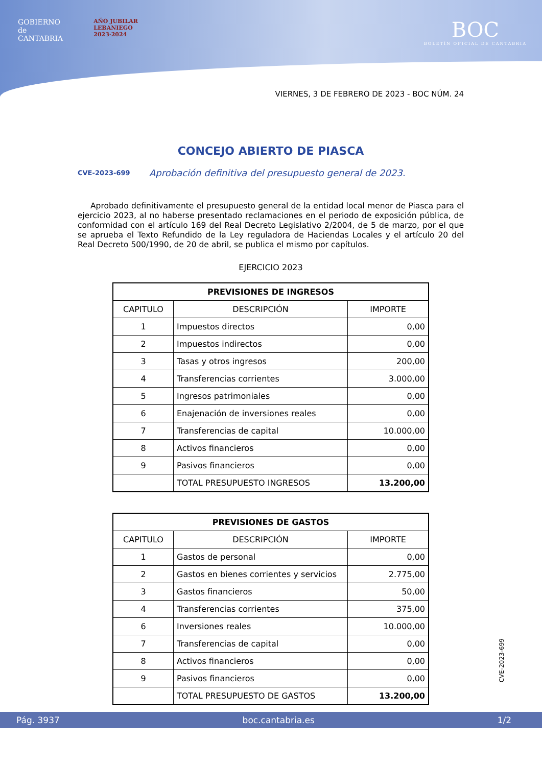GOBIERNO
de
CANTABRIA
AÑO JUBILAR
LEBANIEGO
2023·2024
BOC
BOLETÍN OFICIAL DE CANTABRIA
VIERNES, 3 DE FEBRERO DE 2023 - BOC NÚM. 24
CONCEJO ABIERTO DE PIASCA
CVE-2023-699 Aprobación definitiva del presupuesto general de 2023.
Aprobado definitivamente el presupuesto general de la entidad local menor de Piasca para el ejercicio 2023, al no haberse presentado reclamaciones en el periodo de exposición pública, de conformidad con el artículo 169 del Real Decreto Legislativo 2/2004, de 5 de marzo, por el que se aprueba el Texto Refundido de la Ley reguladora de Haciendas Locales y el artículo 20 del Real Decreto 500/1990, de 20 de abril, se publica el mismo por capítulos.
EJERCICIO 2023
| PREVISIONES DE INGRESOS | | |
| --- | --- | --- |
| CAPITULO | DESCRIPCIÓN | IMPORTE |
| 1 | Impuestos directos | 0,00 |
| 2 | Impuestos indirectos | 0,00 |
| 3 | Tasas y otros ingresos | 200,00 |
| 4 | Transferencias corrientes | 3.000,00 |
| 5 | Ingresos patrimoniales | 0,00 |
| 6 | Enajenación de inversiones reales | 0,00 |
| 7 | Transferencias de capital | 10.000,00 |
| 8 | Activos financieros | 0,00 |
| 9 | Pasivos financieros | 0,00 |
| | TOTAL PRESUPUESTO INGRESOS | 13.200,00 |
| PREVISIONES DE GASTOS | | |
| --- | --- | --- |
| CAPITULO | DESCRIPCIÓN | IMPORTE |
| 1 | Gastos de personal | 0,00 |
| 2 | Gastos en bienes corrientes y servicios | 2.775,00 |
| 3 | Gastos financieros | 50,00 |
| 4 | Transferencias corrientes | 375,00 |
| 6 | Inversiones reales | 10.000,00 |
| 7 | Transferencias de capital | 0,00 |
| 8 | Activos financieros | 0,00 |
| 9 | Pasivos financieros | 0,00 |
| | TOTAL PRESUPUESTO DE GASTOS | 13.200,00 |
CVE-2023-699
Pág. 3937 boc.cantabria.es 1/2